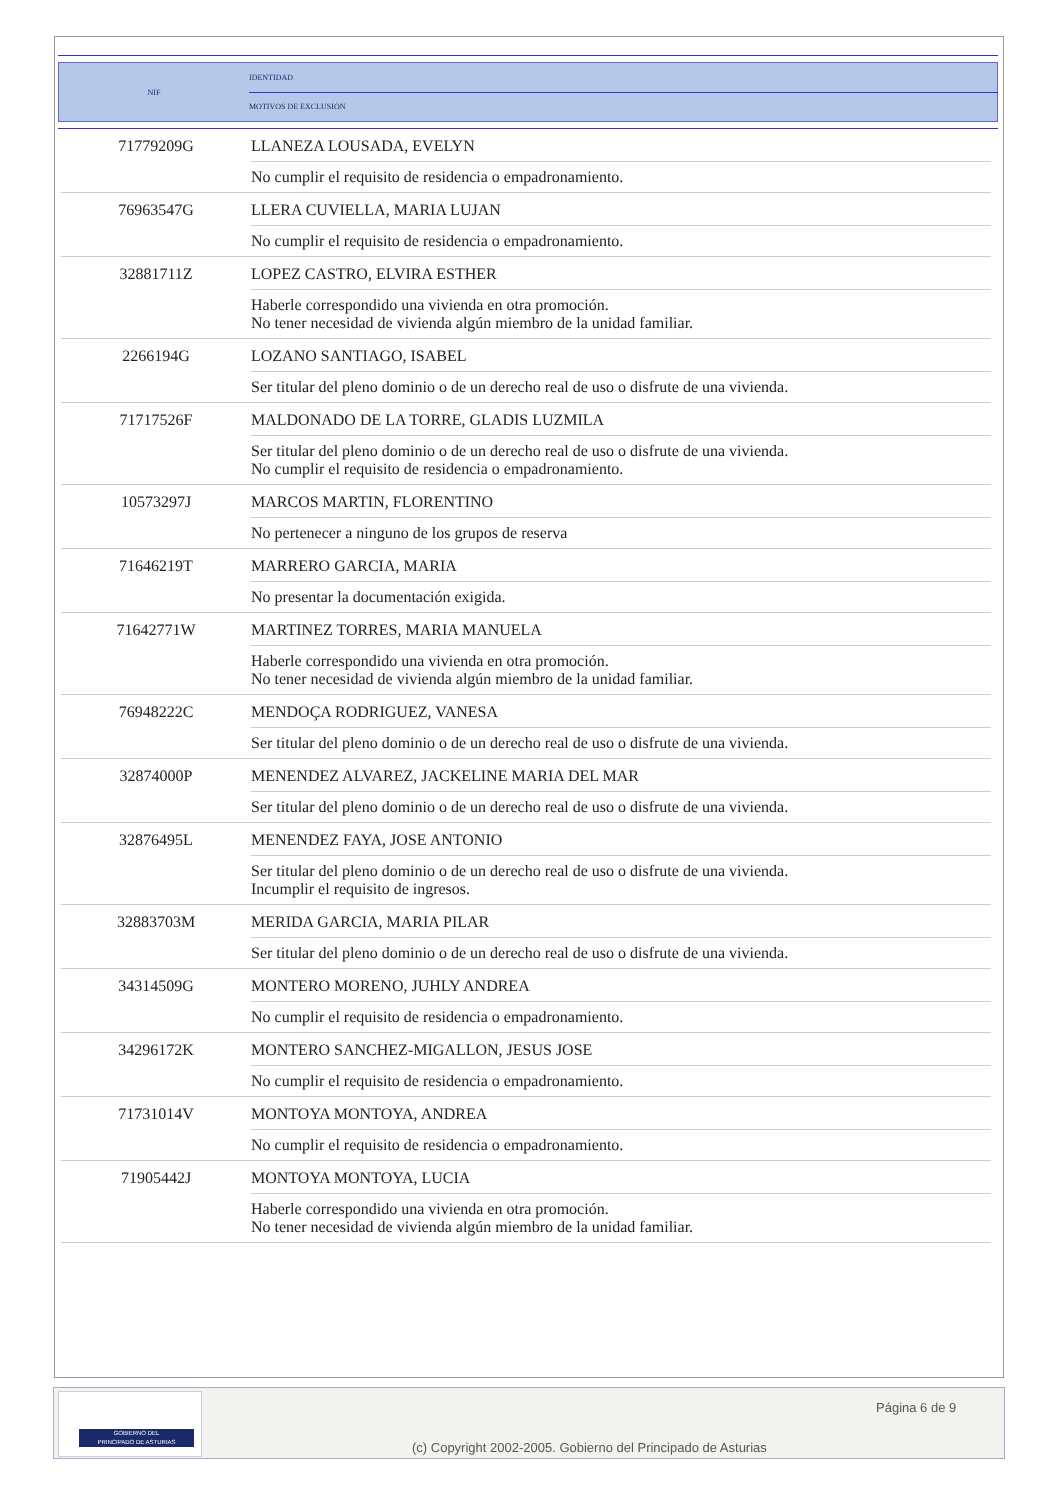| NIF | IDENTIDAD |
| | MOTIVOS DE EXCLUSIÓN |
| 71779209G | LLANEZA LOUSADA, EVELYN |
| | No cumplir el requisito de residencia o empadronamiento. |
| 76963547G | LLERA CUVIELLA, MARIA LUJAN |
| | No cumplir el requisito de residencia o empadronamiento. |
| 32881711Z | LOPEZ CASTRO, ELVIRA ESTHER |
| | Haberle correspondido una vivienda en otra promoción. No tener necesidad de vivienda algún miembro de la unidad familiar. |
| 2266194G | LOZANO SANTIAGO, ISABEL |
| | Ser titular del pleno dominio o de un derecho real de uso o disfrute de una vivienda. |
| 71717526F | MALDONADO DE LA TORRE, GLADIS LUZMILA |
| | Ser titular del pleno dominio o de un derecho real de uso o disfrute de una vivienda. No cumplir el requisito de residencia o empadronamiento. |
| 10573297J | MARCOS MARTIN, FLORENTINO |
| | No pertenecer a ninguno de los grupos de reserva |
| 71646219T | MARRERO GARCIA, MARIA |
| | No presentar la documentación exigida. |
| 71642771W | MARTINEZ TORRES, MARIA MANUELA |
| | Haberle correspondido una vivienda en otra promoción. No tener necesidad de vivienda algún miembro de la unidad familiar. |
| 76948222C | MENDOÇA RODRIGUEZ, VANESA |
| | Ser titular del pleno dominio o de un derecho real de uso o disfrute de una vivienda. |
| 32874000P | MENENDEZ ALVAREZ, JACKELINE MARIA DEL MAR |
| | Ser titular del pleno dominio o de un derecho real de uso o disfrute de una vivienda. |
| 32876495L | MENENDEZ FAYA, JOSE ANTONIO |
| | Ser titular del pleno dominio o de un derecho real de uso o disfrute de una vivienda. Incumplir el requisito de ingresos. |
| 32883703M | MERIDA GARCIA, MARIA PILAR |
| | Ser titular del pleno dominio o de un derecho real de uso o disfrute de una vivienda. |
| 34314509G | MONTERO MORENO, JUHLY ANDREA |
| | No cumplir el requisito de residencia o empadronamiento. |
| 34296172K | MONTERO SANCHEZ-MIGALLON, JESUS JOSE |
| | No cumplir el requisito de residencia o empadronamiento. |
| 71731014V | MONTOYA MONTOYA, ANDREA |
| | No cumplir el requisito de residencia o empadronamiento. |
| 71905442J | MONTOYA MONTOYA, LUCIA |
| | Haberle correspondido una vivienda en otra promoción. No tener necesidad de vivienda algún miembro de la unidad familiar. |
GOBIERNO DEL
PRINCIPADO DE ASTURIAS
Página 6 de 9
(c) Copyright 2002-2005. Gobierno del Principado de Asturias